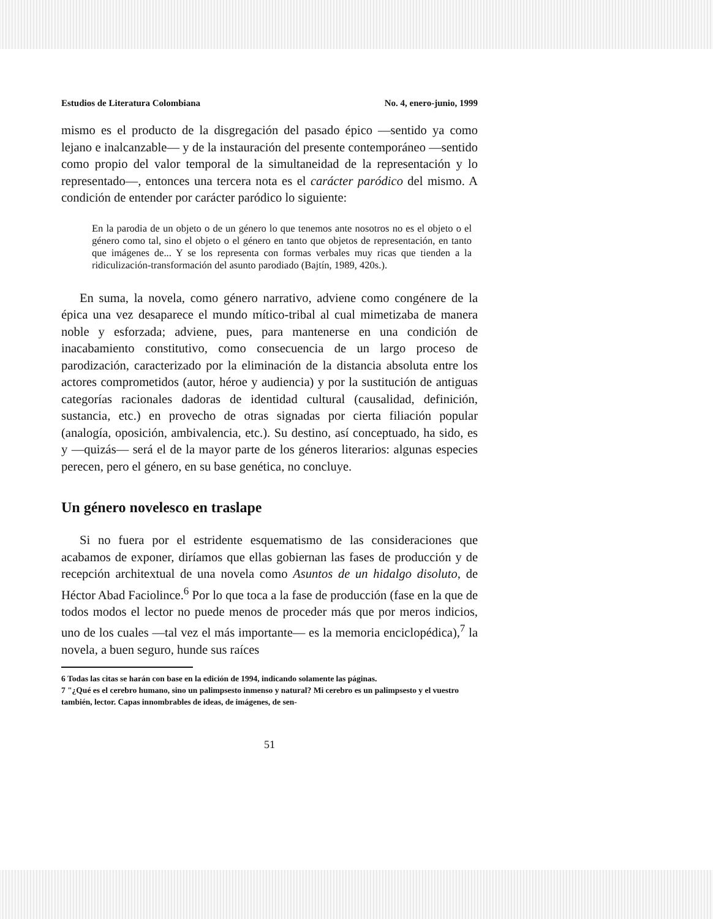Estudios de Literatura Colombiana No. 4, enero-junio, 1999
mismo es el producto de la disgregación del pasado épico —sentido ya como lejano e inalcanzable— y de la instauración del presente contemporáneo —sentido como propio del valor temporal de la simultaneidad de la representación y lo representado—, entonces una tercera nota es el carácter paródico del mismo. A condición de entender por carácter paródico lo siguiente:
En la parodia de un objeto o de un género lo que tenemos ante nosotros no es el objeto o el género como tal, sino el objeto o el género en tanto que objetos de representación, en tanto que imágenes de... Y se los representa con formas verbales muy ricas que tienden a la ridiculización-transformación del asunto parodiado (Bajtín, 1989, 420s.).
En suma, la novela, como género narrativo, adviene como congénere de la épica una vez desaparece el mundo mítico-tribal al cual mimetizaba de manera noble y esforzada; adviene, pues, para mantenerse en una condición de inacabamiento constitutivo, como consecuencia de un largo proceso de parodización, caracterizado por la eliminación de la distancia absoluta entre los actores comprometidos (autor, héroe y audiencia) y por la sustitución de antiguas categorías racionales dadoras de identidad cultural (causalidad, definición, sustancia, etc.) en provecho de otras signadas por cierta filiación popular (analogía, oposición, ambivalencia, etc.). Su destino, así conceptuado, ha sido, es y —quizás— será el de la mayor parte de los géneros literarios: algunas especies perecen, pero el género, en su base genética, no concluye.
Un género novelesco en traslape
Si no fuera por el estridente esquematismo de las consideraciones que acabamos de exponer, diríamos que ellas gobiernan las fases de producción y de recepción architextual de una novela como Asuntos de un hidalgo disoluto, de Héctor Abad Faciolince.<sup>6</sup> Por lo que toca a la fase de producción (fase en la que de todos modos el lector no puede menos de proceder más que por meros indicios, uno de los cuales —tal vez el más importante— es la memoria enciclopédica),<sup>7</sup> la novela, a buen seguro, hunde sus raíces
6 Todas las citas se harán con base en la edición de 1994, indicando solamente las páginas.
7 "¿Qué es el cerebro humano, sino un palimpsesto inmenso y natural? Mi cerebro es un palimpsesto y el vuestro también, lector. Capas innombrables de ideas, de imágenes, de sen-
51